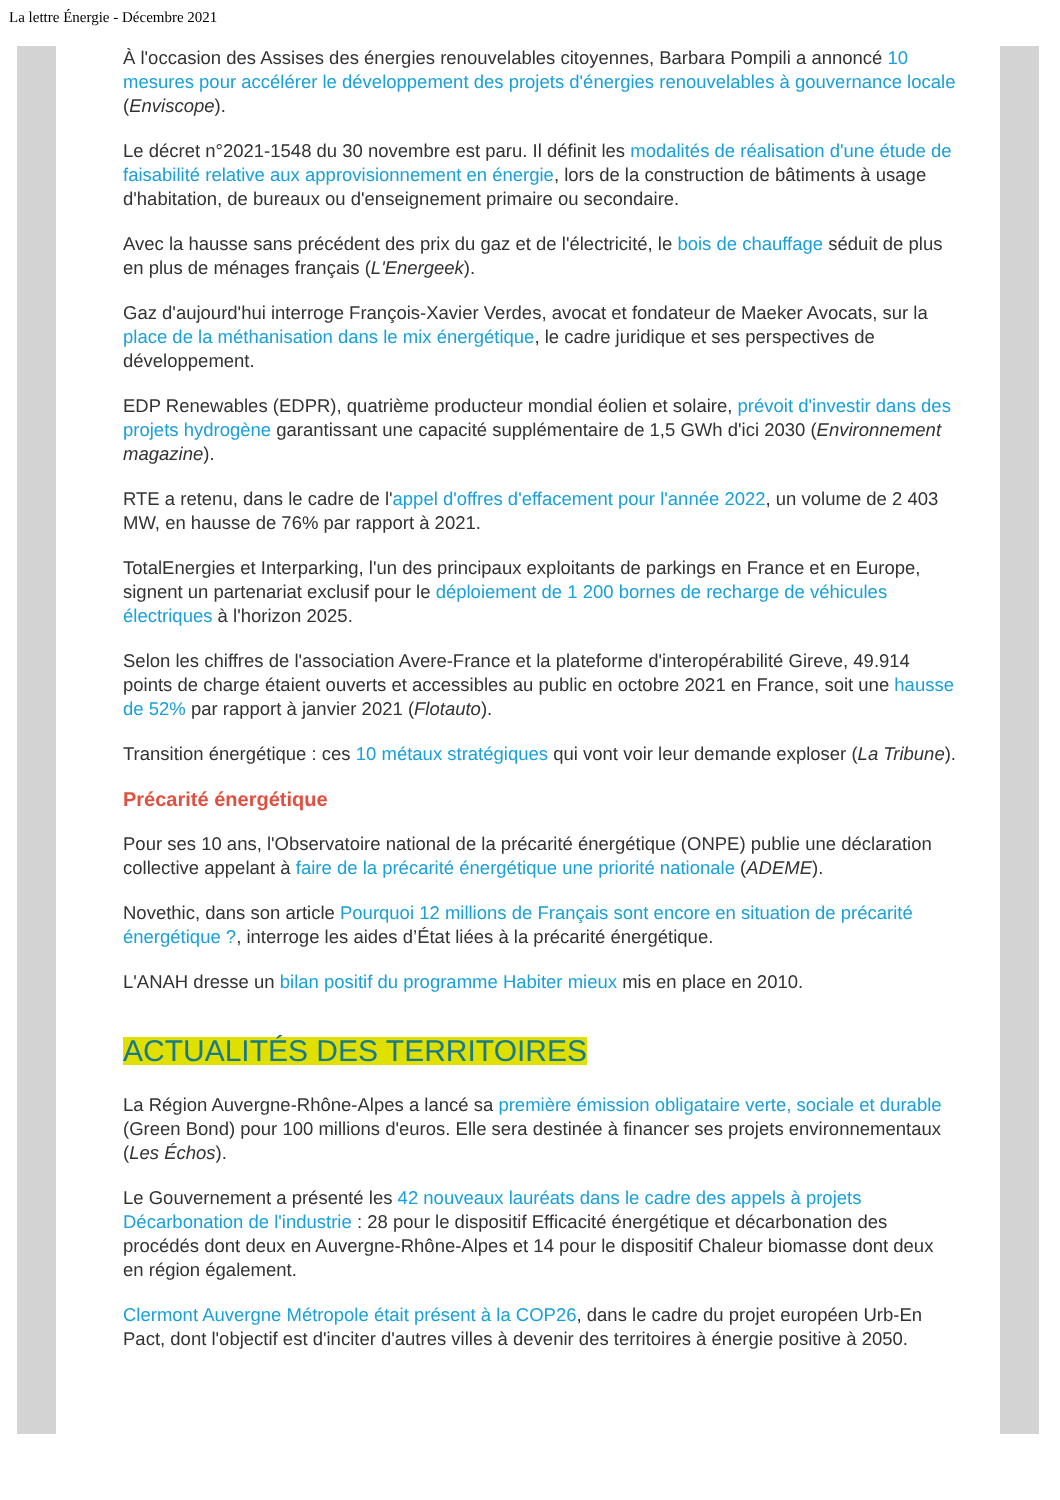La lettre Énergie - Décembre 2021
À l'occasion des Assises des énergies renouvelables citoyennes, Barbara Pompili a annoncé 10 mesures pour accélérer le développement des projets d'énergies renouvelables à gouvernance locale (Enviscope).
Le décret n°2021-1548 du 30 novembre est paru. Il définit les modalités de réalisation d'une étude de faisabilité relative aux approvisionnement en énergie, lors de la construction de bâtiments à usage d'habitation, de bureaux ou d'enseignement primaire ou secondaire.
Avec la hausse sans précédent des prix du gaz et de l'électricité, le bois de chauffage séduit de plus en plus de ménages français (L'Energeek).
Gaz d'aujourd'hui interroge François-Xavier Verdes, avocat et fondateur de Maeker Avocats, sur la place de la méthanisation dans le mix énergétique, le cadre juridique et ses perspectives de développement.
EDP Renewables (EDPR), quatrième producteur mondial éolien et solaire, prévoit d'investir dans des projets hydrogène garantissant une capacité supplémentaire de 1,5 GWh d'ici 2030 (Environnement magazine).
RTE a retenu, dans le cadre de l'appel d'offres d'effacement pour l'année 2022, un volume de 2 403 MW, en hausse de 76% par rapport à 2021.
TotalEnergies et Interparking, l'un des principaux exploitants de parkings en France et en Europe, signent un partenariat exclusif pour le déploiement de 1 200 bornes de recharge de véhicules électriques à l'horizon 2025.
Selon les chiffres de l'association Avere-France et la plateforme d'interopérabilité Gireve, 49.914 points de charge étaient ouverts et accessibles au public en octobre 2021 en France, soit une hausse de 52% par rapport à janvier 2021 (Flotauto).
Transition énergétique : ces 10 métaux stratégiques qui vont voir leur demande exploser (La Tribune).
Précarité énergétique
Pour ses 10 ans, l'Observatoire national de la précarité énergétique (ONPE) publie une déclaration collective appelant à faire de la précarité énergétique une priorité nationale (ADEME).
Novethic, dans son article Pourquoi 12 millions de Français sont encore en situation de précarité énergétique ?, interroge les aides d’État liées à la précarité énergétique.
L'ANAH dresse un bilan positif du programme Habiter mieux mis en place en 2010.
ACTUALITÉS DES TERRITOIRES
La Région Auvergne-Rhône-Alpes a lancé sa première émission obligataire verte, sociale et durable (Green Bond) pour 100 millions d'euros. Elle sera destinée à financer ses projets environnementaux (Les Échos).
Le Gouvernement a présenté les 42 nouveaux lauréats dans le cadre des appels à projets Décarbonation de l'industrie : 28 pour le dispositif Efficacité énergétique et décarbonation des procédés dont deux en Auvergne-Rhône-Alpes et 14 pour le dispositif Chaleur biomasse dont deux en région également.
Clermont Auvergne Métropole était présent à la COP26, dans le cadre du projet européen Urb-En Pact, dont l'objectif est d'inciter d'autres villes à devenir des territoires à énergie positive à 2050.